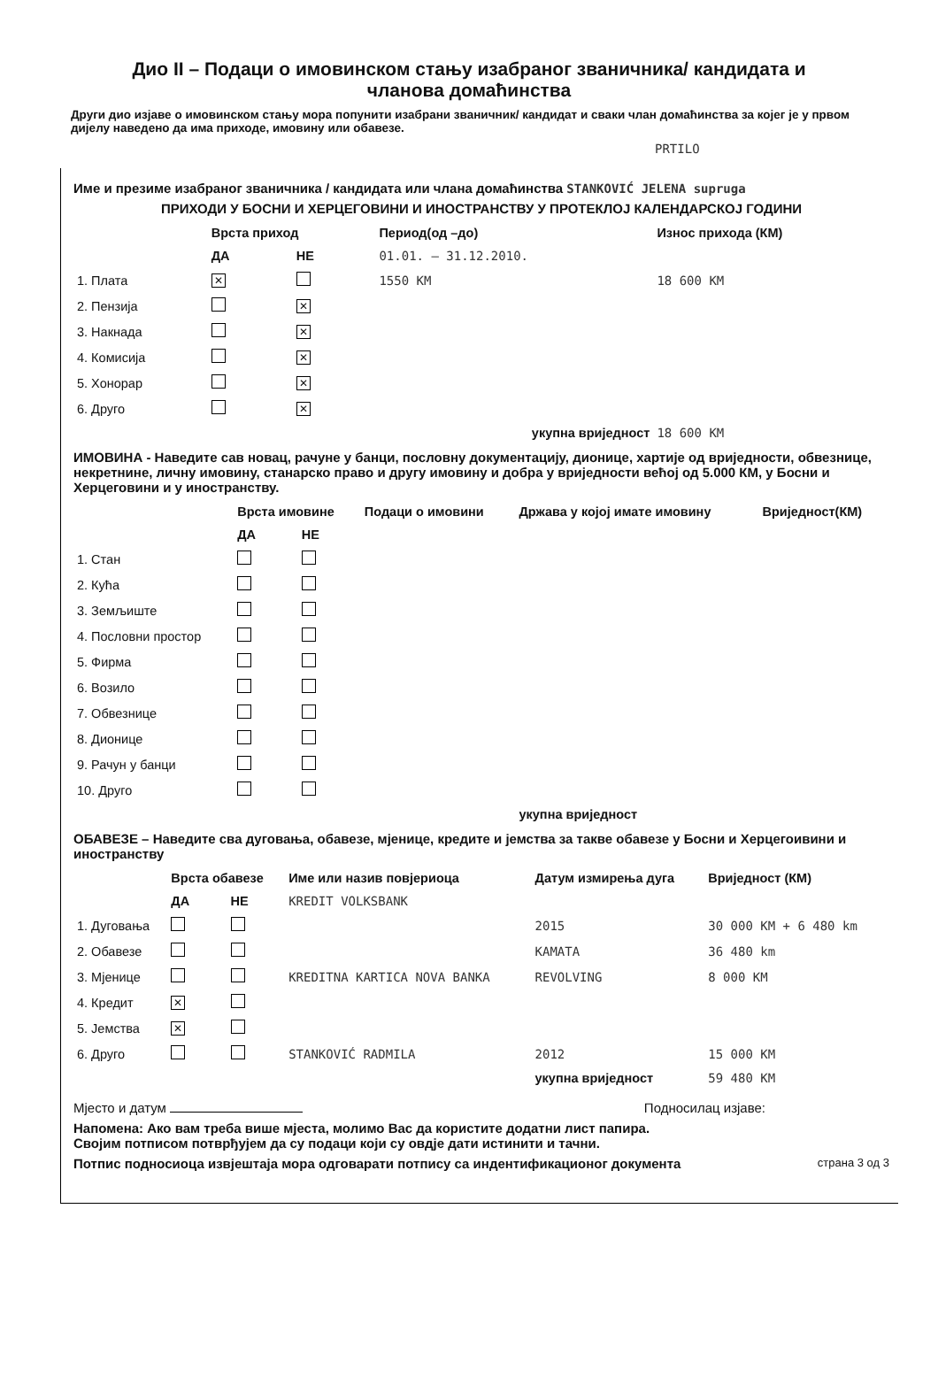Дио II – Подаци о имовинском стању изабраног званичника/ кандидата и
чланова домаћинства
Други дио изјаве о имовинском стању мора попунити изабрани званичник/ кандидат и сваки члан домаћинства за којег је у првом дијелу наведено да има приходе, имовину или обавезе.
PRTILO
Име и презиме изабраног званичника / кандидата или члана домаћинства STANKOVIĆ JELENA supruga
ПРИХОДИ У БОСНИ И ХЕРЦЕГОВИНИ И ИНОСТРАНСТВУ У ПРОТЕКЛОЈ КАЛЕНДАРСКОЈ ГОДИНИ
| | Врста приход | | Период(од –до) | Износ прихода (КМ) |
| --- | --- | --- | --- | --- |
| | ДА | НЕ | 01.01. – 31.12.2010. | |
| 1. Плата | ✕ | | 1550 KM | 18 600 KM |
| 2. Пензија | | ✕ | | |
| 3. Накнада | | ✕ | | |
| 4. Комисија | | ✕ | | |
| 5. Хонорар | | ✕ | | |
| 6. Друго | | ✕ | | |
| укупна вриједност | | | | 18 600 KM |
ИМОВИНА - Наведите сав новац, рачуне у банци, пословну документацију, дионице, хартије од вриједности, обвезнице, некретнине, личну имовину, станарско право и другу имовину и добра у вриједности већој од 5.000 КМ, у Босни и Херцеговини и у иностранству.
| | Врста имовине | | Подаци о имовини | Држава у којој имате имовину | Вриједност(КМ) |
| --- | --- | --- | --- | --- | --- |
| | ДА | НЕ | | | |
| 1. Стан | | | | | |
| 2. Кућа | | | | | |
| 3. Земљиште | | | | | |
| 4. Пословни простор | | | | | |
| 5. Фирма | | | | | |
| 6. Возило | | | | | |
| 7. Обвезнице | | | | | |
| 8. Дионице | | | | | |
| 9. Рачун у банци | | | | | |
| 10. Друго | | | | | |
| | | | | укупна вриједност | |
ОБАВЕЗЕ – Наведите сва дуговања, обавезе, мјенице, кредите и јемства за такве обавезе у Босни и Херцегоивини и иностранству
| | Врста обавезе | | Име или назив повјериоца | Датум измирења дуга | Вриједност (КМ) |
| --- | --- | --- | --- | --- | --- |
| | ДА | НЕ | KREDIT VOLKSBANK | | |
| 1. Дуговања | | | | 2015 | 30 000 KM + 6 480 km |
| 2. Обавезе | | | | KAMATA | 36 480 km |
| 3. Мјенице | | | KREDITNA KARTICA NOVA BANKA | REVOLVING | 8 000 KM |
| 4. Кредит | ✕ | | | | |
| 5. Јемства | ✕ | | | | |
| 6. Друго | | | STANKOVIĆ RADMILA | 2012 | 15 000 KM |
| | | | | укупна вриједност | 59 480 KM |
Мјесто и датум Подносилац изјаве:
Напомена: Ако вам треба више мјеста, молимо Вас да користите додатни лист папира.
Својим потписом потврђујем да су подаци који су овдје дати истинити и тачни.
Потпис подносиоца извјештаја мора одговарати потпису са индентификационог документа страна 3 од 3